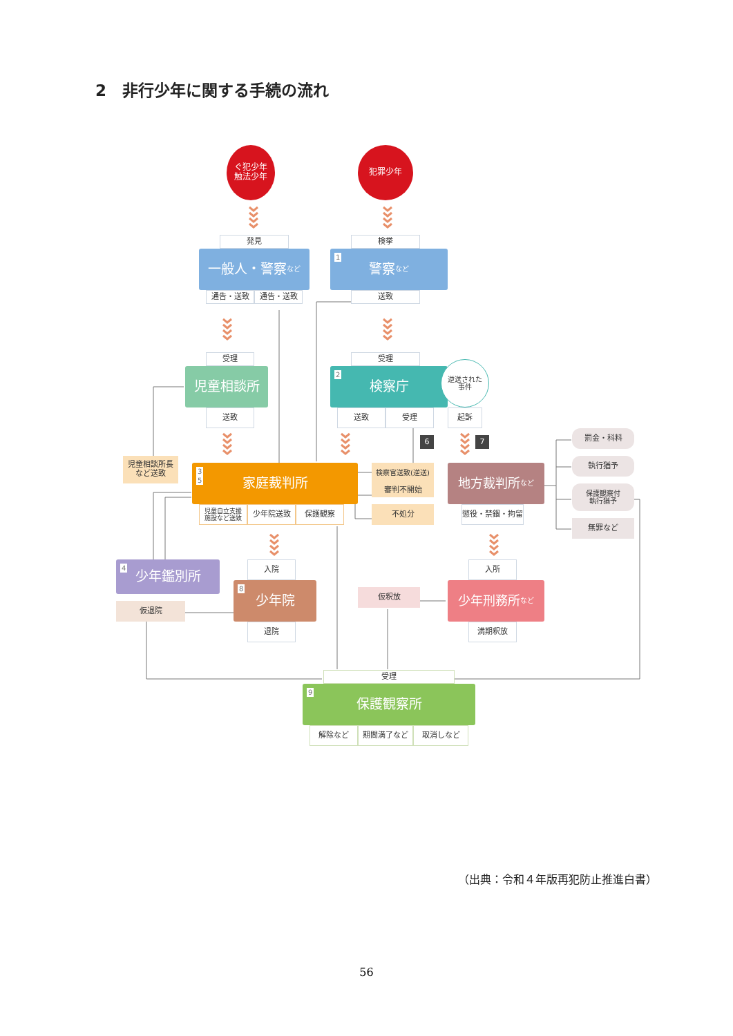2　非行少年に関する手続の流れ
ぐ犯少年
触法少年
犯罪少年
発見
検挙
一般人・警察 など
1 警察 など
通告・送致
通告・送致
送致
受理
受理
児童相談所
2 検察庁
逆送された
事件
送致
送致
受理
起訴
6
7
罰金・科料
児童相談所長
など送致
3
5
家庭裁判所
検察官送致(逆送)
地方裁判所 など
執行猶予
審判不開始
保護観察付
執行猶予
児童自立支援
施設など送致
少年院送致
保護観察
不処分
懲役・禁錮・拘留
無罪など
4 少年鑑別所
入院
入所
8 少年院
仮釈放
少年刑務所 など
仮退院
退院
満期釈放
受理
9 保護観察所
解除など
期間満了など
取消しなど
（出典：令和４年版再犯防止推進白書）
56